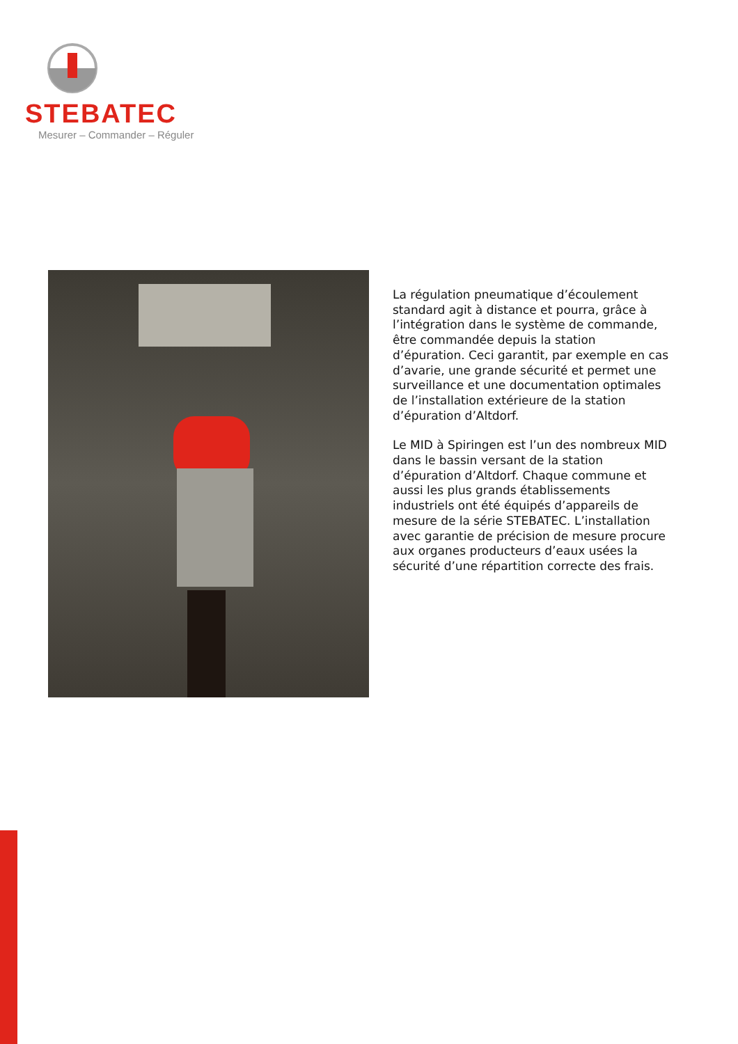STEBATEC
Mesurer – Commander – Réguler
La régulation pneumatique d’écoulement standard agit à distance et pourra, grâce à l’intégration dans le système de commande, être commandée depuis la station d’épuration. Ceci garantit, par exemple en cas d’avarie, une grande sécurité et permet une surveillance et une documentation optimales de l’installation extérieure de la station d’épuration d’Altdorf.
Le MID à Spiringen est l’un des nombreux MID dans le bassin versant de la station d’épuration d’Altdorf. Chaque commune et aussi les plus grands établissements industriels ont été équipés d’appareils de mesure de la série STEBATEC. L’installation avec garantie de précision de mesure procure aux organes producteurs d’eaux usées la sécurité d’une répartition correcte des frais.